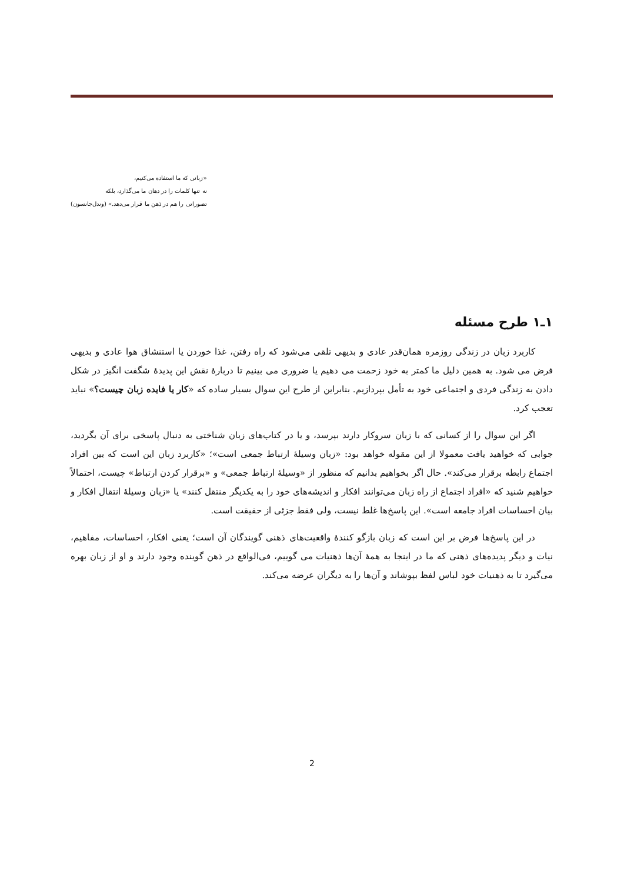«زبانی که ما استفاده می‌کنیم،
نه تنها کلمات را در دهان ما می‌گذارد، بلکه
تصوراتی را هم در ذهن ما قرار می‌دهد.» (وندل‌جانسون)
۱ـ۱ طرح مسئله
کاربرد زبان در زندگی روزمره همان‌قدر عادی و بدیهی تلقی می‌شود که راه رفتن، غذا خوردن یا استنشاق هوا عادی و بدیهی فرض می شود. به همین دلیل ما کمتر به خود زحمت می دهیم یا ضروری می بینیم تا دربارهٔ نقش این پدیدهٔ شگفت انگیز در شکل دادن به زندگی فردی و اجتماعی خود به تأمل بپردازیم. بنابراین از طرح این سوال بسیار ساده که «کار یا فایده زبان چیست؟» نباید تعجب کرد.
اگر این سوال را از کسانی که با زبان سروکار دارند بپرسد، و یا در کتاب‌های زبان شناختی به دنبال پاسخی برای آن بگردید، جوابی که خواهید یافت معمولا از این مقوله خواهد بود: «زبان وسیلهٔ ارتباط جمعی است»؛ «کاربرد زبان این است که بین افراد اجتماع رابطه برقرار می‌کند». حال اگر بخواهیم بدانیم که منظور از «وسیلهٔ ارتباط جمعی» و «برقرار کردن ارتباط» چیست، احتمالاً خواهیم شنید که «افراد اجتماع از راه زبان می‌توانند افکار و اندیشه‌های خود را به یکدیگر منتقل کنند» یا «زبان وسیلهٔ انتقال افکار و بیان احساسات افراد جامعه است». این پاسخ‌ها غلط نیست، ولی فقط جزئی از حقیقت است.
در این پاسخ‌ها فرض بر این است که زبان بازگو کنندهٔ واقعیت‌های ذهنی گویندگان آن است؛ یعنی افکار، احساسات، مفاهیم، نیات و دیگر پدیده‌های ذهنی که ما در اینجا به همهٔ آن‌ها ذهنیات می گوییم، فی‌الواقع در ذهن گوینده وجود دارند و او از زبان بهره می‌گیرد تا به ذهنیات خود لباس لفظ بپوشاند و آن‌ها را به دیگران عرضه می‌کند.
2